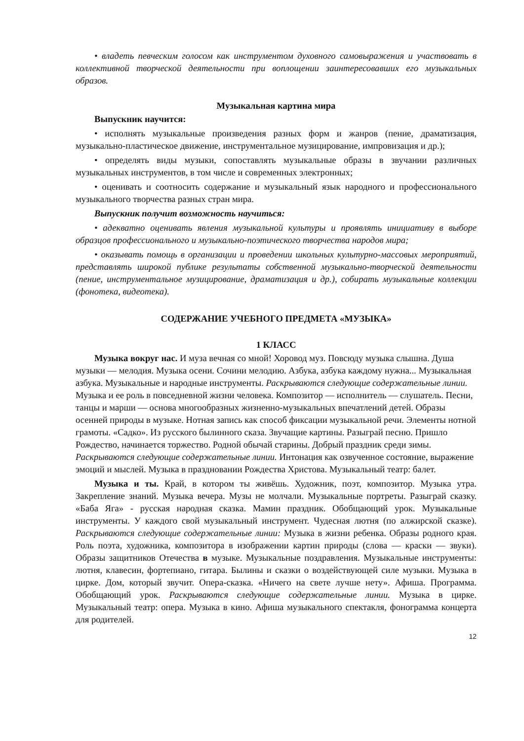• владеть певческим голосом как инструментом духовного самовыражения и участвовать в коллективной творческой деятельности при воплощении заинтересовавших его музыкальных образов.
Музыкальная картина мира
Выпускник научится:
• исполнять музыкальные произведения разных форм и жанров (пение, драматизация, музыкально-пластическое движение, инструментальное музицирование, импровизация и др.);
• определять виды музыки, сопоставлять музыкальные образы в звучании различных музыкальных инструментов, в том числе и современных электронных;
• оценивать и соотносить содержание и музыкальный язык народного и профессионального музыкального творчества разных стран мира.
Выпускник получит возможность научиться:
• адекватно оценивать явления музыкальной культуры и проявлять инициативу в выборе образцов профессионального и музыкально-поэтического творчества народов мира;
• оказывать помощь в организации и проведении школьных культурно-массовых мероприятий, представлять широкой публике результаты собственной музыкально-творческой деятельности (пение, инструментальное музицирование, драматизация и др.), собирать музыкальные коллекции (фонотека, видеотека).
СОДЕРЖАНИЕ УЧЕБНОГО ПРЕДМЕТА «МУЗЫКА»
1 КЛАСС
Музыка вокруг нас. И муза вечная со мной! Хоровод муз. Повсюду музыка слышна. Душа музыки — мелодия. Музыка осени. Сочини мелодию. Азбука, азбука каждому нужна... Музыкальная азбука. Музыкальные и народные инструменты. Раскрываются следующие содержательные линии. Музыка и ее роль в повседневной жизни человека. Композитор — исполнитель — слушатель. Песни, танцы и марши — основа многообразных жизненно-музыкальных впечатлений детей. Образы осенней природы в музыке. Нотная запись как способ фиксации музыкальной речи. Элементы нотной грамоты. «Садко». Из русского былинного сказа. Звучащие картины. Разыграй песню. Пришло Рождество, начинается торжество. Родной обычай старины. Добрый праздник среди зимы. Раскрываются следующие содержательные линии. Интонация как озвученное состояние, выражение эмоций и мыслей. Музыка в праздновании Рождества Христова. Музыкальный театр: балет.
Музыка и ты. Край, в котором ты живёшь. Художник, поэт, композитор. Музыка утра. Закрепление знаний. Музыка вечера. Музы не молчали. Музыкальные портреты. Разыграй сказку. «Баба Яга» - русская народная сказка. Мамин праздник. Обобщающий урок. Музыкальные инструменты. У каждого свой музыкальный инструмент. Чудесная лютня (по алжирской сказке). Раскрываются следующие содержательные линии: Музыка в жизни ребенка. Образы родного края. Роль поэта, художника, композитора в изображении картин природы (слова — краски — звуки). Образы защитников Отечества в музыке. Музыкальные поздравления. Музыкальные инструменты: лютня, клавесин, фортепиано, гитара. Былины и сказки о воздействующей силе музыки. Музыка в цирке. Дом, который звучит. Опера-сказка. «Ничего на свете лучше нету». Афиша. Программа. Обобщающий урок. Раскрываются следующие содержательные линии. Музыка в цирке. Музыкальный театр: опера. Музыка в кино. Афиша музыкального спектакля, фонограмма концерта для родителей.
12